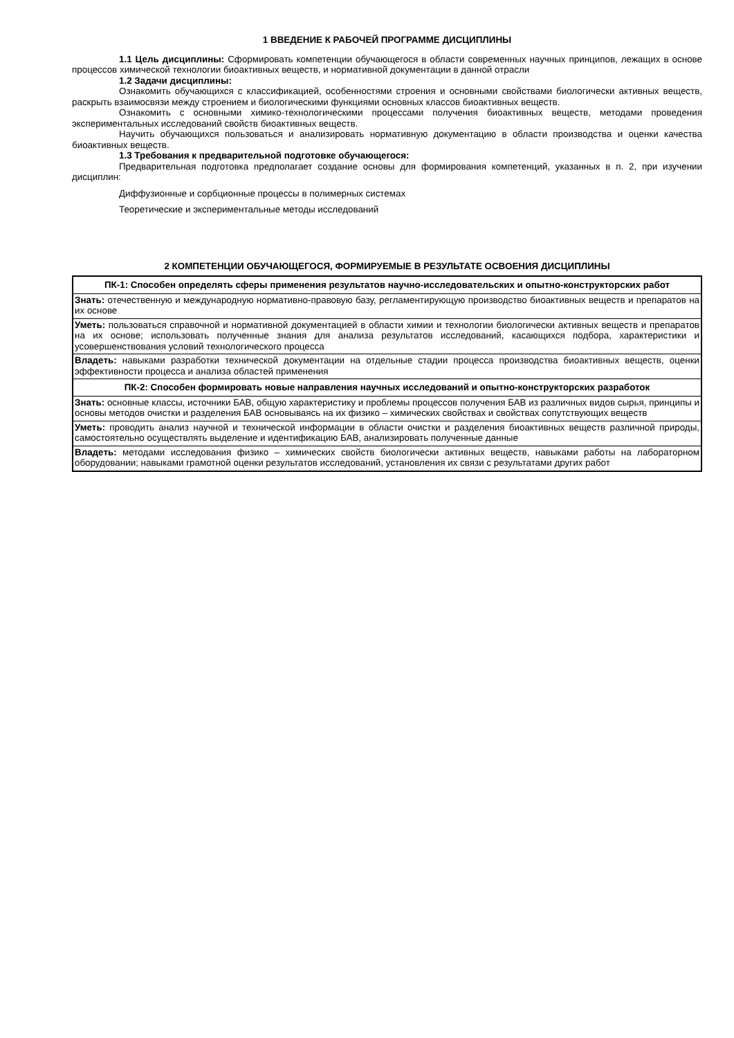1 ВВЕДЕНИЕ К РАБОЧЕЙ ПРОГРАММЕ ДИСЦИПЛИНЫ
1.1 Цель дисциплины: Сформировать компетенции обучающегося в области современных научных принципов, лежащих в основе процессов химической технологии биоактивных веществ, и нормативной документации в данной отрасли
1.2 Задачи дисциплины:
Ознакомить обучающихся с классификацией, особенностями строения и основными свойствами биологически активных веществ, раскрыть взаимосвязи между строением и биологическими функциями основных классов биоактивных веществ.
Ознакомить с основными химико-технологическими процессами получения биоактивных веществ, методами проведения экспериментальных исследований свойств биоактивных веществ.
Научить обучающихся пользоваться и анализировать нормативную документацию в области производства и оценки качества биоактивных веществ.
1.3 Требования к предварительной подготовке обучающегося:
Предварительная подготовка предполагает создание основы для формирования компетенций, указанных в п. 2, при изучении дисциплин:
Диффузионные и сорбционные процессы в полимерных системах
Теоретические и экспериментальные методы исследований
2 КОМПЕТЕНЦИИ ОБУЧАЮЩЕГОСЯ, ФОРМИРУЕМЫЕ В РЕЗУЛЬТАТЕ ОСВОЕНИЯ ДИСЦИПЛИНЫ
| ПК-1: Способен определять сферы применения результатов научно-исследовательских и опытно-конструкторских работ |
| Знать: отечественную и международную нормативно-правовую базу, регламентирующую производство биоактивных веществ и препаратов на их основе |
| Уметь: пользоваться справочной и нормативной документацией в области химии и технологии биологически активных веществ и препаратов на их основе; использовать полученные знания для анализа результатов исследований, касающихся подбора, характеристики и усовершенствования условий технологического процесса |
| Владеть: навыками разработки технической документации на отдельные стадии процесса производства биоактивных веществ, оценки эффективности процесса и анализа областей применения |
| ПК-2: Способен формировать новые направления научных исследований и опытно-конструкторских разработок |
| Знать: основные классы, источники БАВ, общую характеристику и проблемы процессов получения БАВ из различных видов сырья, принципы и основы методов очистки и разделения БАВ основываясь на их физико – химических свойствах и свойствах сопутствующих веществ |
| Уметь: проводить анализ научной и технической информации в области очистки и разделения биоактивных веществ различной природы, самостоятельно осуществлять выделение и идентификацию БАВ, анализировать полученные данные |
| Владеть: методами исследования физико – химических свойств биологически активных веществ, навыками работы на лабораторном оборудовании; навыками грамотной оценки результатов исследований, установления их связи с результатами других работ |